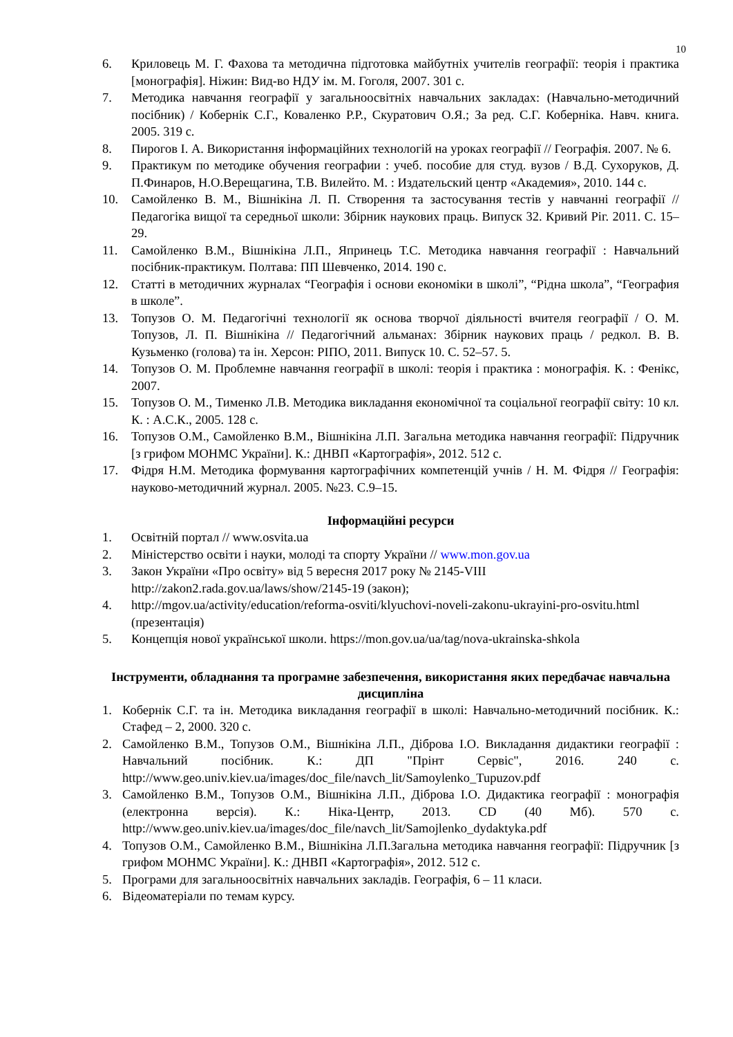10
6. Криловець М. Г. Фахова та методична підготовка майбутніх учителів географії: теорія і практика [монографія]. Ніжин: Вид-во НДУ ім. М. Гоголя, 2007. 301 с.
7. Методика навчання географії у загальноосвітніх навчальних закладах: (Навчально-методичний посібник) / Кобернік С.Г., Коваленко Р.Р., Скуратович О.Я.; За ред. С.Г. Коберніка. Навч. книга. 2005. 319 с.
8. Пирогов І. А. Використання інформаційних технологій на уроках географії // Географія. 2007. № 6.
9. Практикум по методике обучения географии : учеб. пособие для студ. вузов / В.Д. Сухоруков, Д. П.Финаров, Н.О.Верещагина, Т.В. Вилейто. М. : Издательский центр «Академия», 2010. 144 с.
10. Самойленко В. М., Вішнікіна Л. П. Створення та застосування тестів у навчанні географії // Педагогіка вищої та середньої школи: Збірник наукових праць. Випуск 32. Кривий Ріг. 2011. С. 15–29.
11. Самойленко В.М., Вішнікіна Л.П., Япринець Т.С. Методика навчання географії : Навчальний посібник-практикум. Полтава: ПП Шевченко, 2014. 190 с.
12. Статті в методичних журналах “Географія і основи економіки в школі”, “Рідна школа”, “География в школе”.
13. Топузов О. М. Педагогічні технології як основа творчої діяльності вчителя географії / О. М. Топузов, Л. П. Вішнікіна // Педагогічний альманах: Збірник наукових праць / редкол. В. В. Кузьменко (голова) та ін. Херсон: РІПО, 2011. Випуск 10. С. 52–57. 5.
14. Топузов О. М. Проблемне навчання географії в школі: теорія і практика : монографія. К. : Фенікс, 2007.
15. Топузов О. М., Тименко Л.В. Методика викладання економічної та соціальної географії світу: 10 кл. К. : А.С.К., 2005. 128 с.
16. Топузов О.М., Самойленко В.М., Вішнікіна Л.П. Загальна методика навчання географії: Підручник [з грифом МОНМС України]. К.: ДНВП «Картографія», 2012. 512 с.
17. Фідря Н.М. Методика формування картографічних компетенцій учнів / Н. М. Фідря // Географія: науково-методичний журнал. 2005. №23. С.9–15.
Інформаційні ресурси
1. Освітній портал // www.osvita.ua
2. Міністерство освіти і науки, молоді та спорту України // www.mon.gov.ua
3. Закон України «Про освіту» від 5 вересня 2017 року № 2145-VIII
http://zakon2.rada.gov.ua/laws/show/2145-19 (закон);
4. http://mgov.ua/activity/education/reforma-osviti/klyuchovi-noveli-zakonu-ukrayini-pro-osvitu.html (презентація)
5. Концепція нової української школи. https://mon.gov.ua/ua/tag/nova-ukrainska-shkola
Інструменти, обладнання та програмне забезпечення, використання яких передбачає навчальна дисципліна
1. Кобернік С.Г. та ін. Методика викладання географії в школі: Навчально-методичний посібник. К.: Стафед – 2, 2000. 320 с.
2. Самойленко В.М., Топузов О.М., Вішнікіна Л.П., Діброва І.О. Викладання дидактики географії : Навчальний посібник. К.: ДП "Прінт Сервіс", 2016. 240 с. http://www.geo.univ.kiev.ua/images/doc_file/navch_lit/Samoylenko_Tupuzov.pdf
3. Самойленко В.М., Топузов О.М., Вішнікіна Л.П., Діброва І.О. Дидактика географії : монографія (електронна версія). К.: Ніка-Центр, 2013. CD (40 Мб). 570 с. http://www.geo.univ.kiev.ua/images/doc_file/navch_lit/Samojlenko_dydaktyka.pdf
4. Топузов О.М., Самойленко В.М., Вішнікіна Л.П.Загальна методика навчання географії: Підручник [з грифом МОНМС України]. К.: ДНВП «Картографія», 2012. 512 с.
5. Програми для загальноосвітніх навчальних закладів. Географія, 6 – 11 класи.
6. Відеоматеріали по темам курсу.